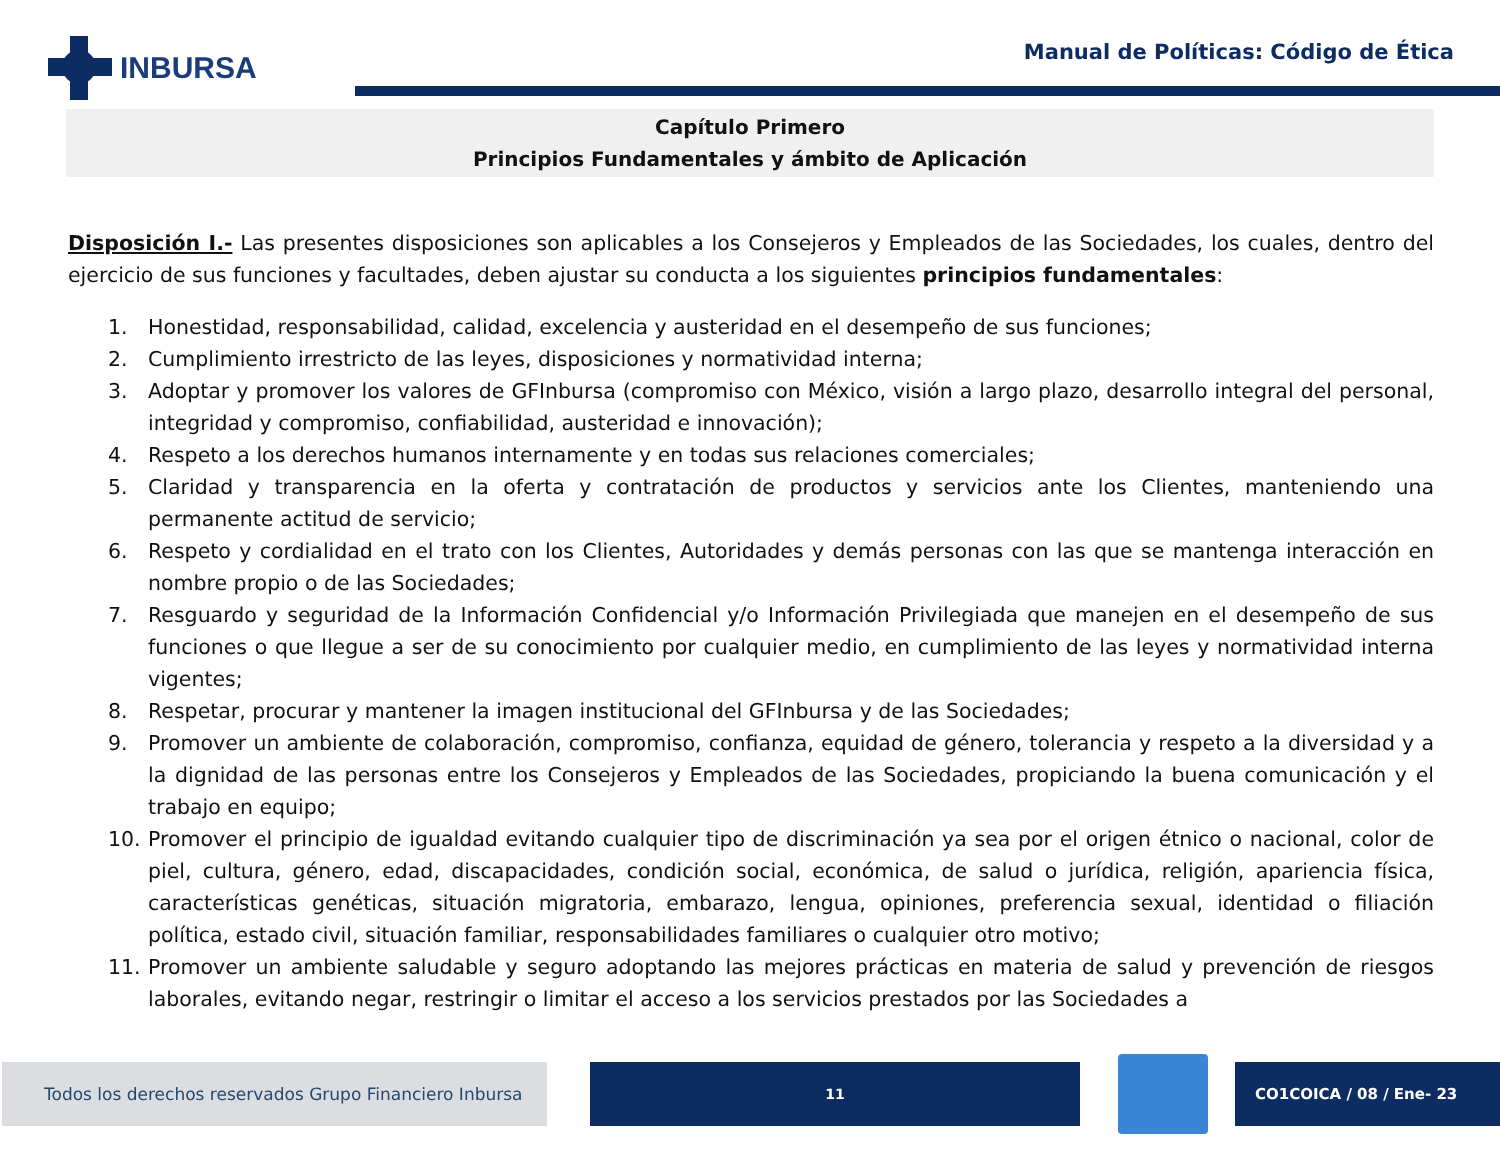INBURSA
Manual de Políticas: Código de Ética
Capítulo Primero
Principios Fundamentales y ámbito de Aplicación
Disposición I.- Las presentes disposiciones son aplicables a los Consejeros y Empleados de las Sociedades, los cuales, dentro del ejercicio de sus funciones y facultades, deben ajustar su conducta a los siguientes principios fundamentales:
1. Honestidad, responsabilidad, calidad, excelencia y austeridad en el desempeño de sus funciones;
2. Cumplimiento irrestricto de las leyes, disposiciones y normatividad interna;
3. Adoptar y promover los valores de GFInbursa (compromiso con México, visión a largo plazo, desarrollo integral del personal, integridad y compromiso, confiabilidad, austeridad e innovación);
4. Respeto a los derechos humanos internamente y en todas sus relaciones comerciales;
5. Claridad y transparencia en la oferta y contratación de productos y servicios ante los Clientes, manteniendo una permanente actitud de servicio;
6. Respeto y cordialidad en el trato con los Clientes, Autoridades y demás personas con las que se mantenga interacción en nombre propio o de las Sociedades;
7. Resguardo y seguridad de la Información Confidencial y/o Información Privilegiada que manejen en el desempeño de sus funciones o que llegue a ser de su conocimiento por cualquier medio, en cumplimiento de las leyes y normatividad interna vigentes;
8. Respetar, procurar y mantener la imagen institucional del GFInbursa y de las Sociedades;
9. Promover un ambiente de colaboración, compromiso, confianza, equidad de género, tolerancia y respeto a la diversidad y a la dignidad de las personas entre los Consejeros y Empleados de las Sociedades, propiciando la buena comunicación y el trabajo en equipo;
10. Promover el principio de igualdad evitando cualquier tipo de discriminación ya sea por el origen étnico o nacional, color de piel, cultura, género, edad, discapacidades, condición social, económica, de salud o jurídica, religión, apariencia física, características genéticas, situación migratoria, embarazo, lengua, opiniones, preferencia sexual, identidad o filiación política, estado civil, situación familiar, responsabilidades familiares o cualquier otro motivo;
11. Promover un ambiente saludable y seguro adoptando las mejores prácticas en materia de salud y prevención de riesgos laborales, evitando negar, restringir o limitar el acceso a los servicios prestados por las Sociedades a
Todos los derechos reservados Grupo Financiero Inbursa
11 CO1COICA / 08 / Ene- 23